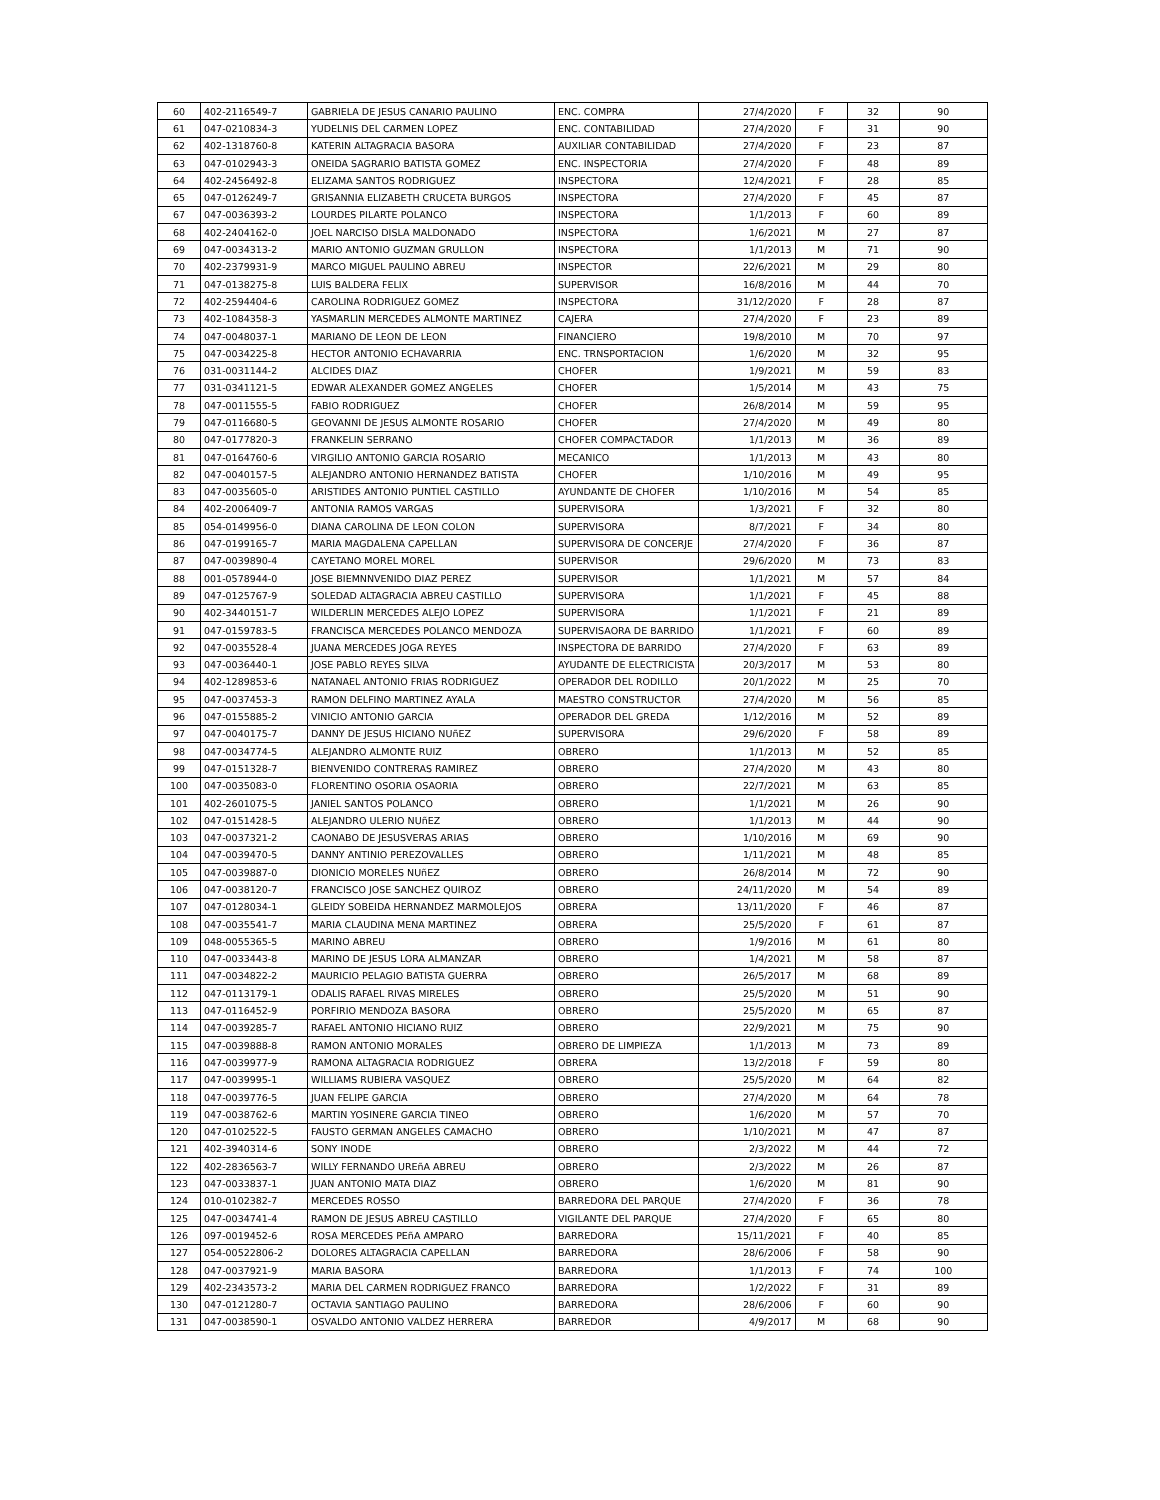| 60 | 402-2116549-7 | GABRIELA DE JESUS CANARIO PAULINO | ENC. COMPRA | 27/4/2020 | F | 32 | 90 |
| 61 | 047-0210834-3 | YUDELNIS DEL CARMEN LOPEZ | ENC. CONTABILIDAD | 27/4/2020 | F | 31 | 90 |
| 62 | 402-1318760-8 | KATERIN ALTAGRACIA BASORA | AUXILIAR CONTABILIDAD | 27/4/2020 | F | 23 | 87 |
| 63 | 047-0102943-3 | ONEIDA SAGRARIO BATISTA GOMEZ | ENC. INSPECTORIA | 27/4/2020 | F | 48 | 89 |
| 64 | 402-2456492-8 | ELIZAMA SANTOS RODRIGUEZ | INSPECTORA | 12/4/2021 | F | 28 | 85 |
| 65 | 047-0126249-7 | GRISANNIA ELIZABETH CRUCETA BURGOS | INSPECTORA | 27/4/2020 | F | 45 | 87 |
| 67 | 047-0036393-2 | LOURDES PILARTE POLANCO | INSPECTORA | 1/1/2013 | F | 60 | 89 |
| 68 | 402-2404162-0 | JOEL NARCISO DISLA MALDONADO | INSPECTORA | 1/6/2021 | M | 27 | 87 |
| 69 | 047-0034313-2 | MARIO ANTONIO GUZMAN GRULLON | INSPECTORA | 1/1/2013 | M | 71 | 90 |
| 70 | 402-2379931-9 | MARCO MIGUEL PAULINO ABREU | INSPECTOR | 22/6/2021 | M | 29 | 80 |
| 71 | 047-0138275-8 | LUIS BALDERA FELIX | SUPERVISOR | 16/8/2016 | M | 44 | 70 |
| 72 | 402-2594404-6 | CAROLINA RODRIGUEZ GOMEZ | INSPECTORA | 31/12/2020 | F | 28 | 87 |
| 73 | 402-1084358-3 | YASMARLIN MERCEDES ALMONTE MARTINEZ | CAJERA | 27/4/2020 | F | 23 | 89 |
| 74 | 047-0048037-1 | MARIANO DE LEON DE LEON | FINANCIERO | 19/8/2010 | M | 70 | 97 |
| 75 | 047-0034225-8 | HECTOR ANTONIO ECHAVARRIA | ENC. TRNSPORTACION | 1/6/2020 | M | 32 | 95 |
| 76 | 031-0031144-2 | ALCIDES DIAZ | CHOFER | 1/9/2021 | M | 59 | 83 |
| 77 | 031-0341121-5 | EDWAR ALEXANDER GOMEZ ANGELES | CHOFER | 1/5/2014 | M | 43 | 75 |
| 78 | 047-0011555-5 | FABIO RODRIGUEZ | CHOFER | 26/8/2014 | M | 59 | 95 |
| 79 | 047-0116680-5 | GEOVANNI DE JESUS ALMONTE ROSARIO | CHOFER | 27/4/2020 | M | 49 | 80 |
| 80 | 047-0177820-3 | FRANKELIN SERRANO | CHOFER COMPACTADOR | 1/1/2013 | M | 36 | 89 |
| 81 | 047-0164760-6 | VIRGILIO ANTONIO GARCIA ROSARIO | MECANICO | 1/1/2013 | M | 43 | 80 |
| 82 | 047-0040157-5 | ALEJANDRO ANTONIO HERNANDEZ BATISTA | CHOFER | 1/10/2016 | M | 49 | 95 |
| 83 | 047-0035605-0 | ARISTIDES ANTONIO PUNTIEL CASTILLO | AYUNDANTE DE CHOFER | 1/10/2016 | M | 54 | 85 |
| 84 | 402-2006409-7 | ANTONIA RAMOS VARGAS | SUPERVISORA | 1/3/2021 | F | 32 | 80 |
| 85 | 054-0149956-0 | DIANA CAROLINA DE LEON COLON | SUPERVISORA | 8/7/2021 | F | 34 | 80 |
| 86 | 047-0199165-7 | MARIA MAGDALENA CAPELLAN | SUPERVISORA DE CONCERJE | 27/4/2020 | F | 36 | 87 |
| 87 | 047-0039890-4 | CAYETANO MOREL MOREL | SUPERVISOR | 29/6/2020 | M | 73 | 83 |
| 88 | 001-0578944-0 | JOSE BIEMNNVENIDO DIAZ PEREZ | SUPERVISOR | 1/1/2021 | M | 57 | 84 |
| 89 | 047-0125767-9 | SOLEDAD ALTAGRACIA ABREU CASTILLO | SUPERVISORA | 1/1/2021 | F | 45 | 88 |
| 90 | 402-3440151-7 | WILDERLIN MERCEDES ALEJO LOPEZ | SUPERVISORA | 1/1/2021 | F | 21 | 89 |
| 91 | 047-0159783-5 | FRANCISCA MERCEDES POLANCO MENDOZA | SUPERVISAORA DE BARRIDO | 1/1/2021 | F | 60 | 89 |
| 92 | 047-0035528-4 | JUANA MERCEDES JOGA REYES | INSPECTORA DE BARRIDO | 27/4/2020 | F | 63 | 89 |
| 93 | 047-0036440-1 | JOSE PABLO REYES SILVA | AYUDANTE DE ELECTRICISTA | 20/3/2017 | M | 53 | 80 |
| 94 | 402-1289853-6 | NATANAEL ANTONIO FRIAS RODRIGUEZ | OPERADOR DEL RODILLO | 20/1/2022 | M | 25 | 70 |
| 95 | 047-0037453-3 | RAMON DELFINO MARTINEZ AYALA | MAESTRO CONSTRUCTOR | 27/4/2020 | M | 56 | 85 |
| 96 | 047-0155885-2 | VINICIO ANTONIO GARCIA | OPERADOR DEL GREDA | 1/12/2016 | M | 52 | 89 |
| 97 | 047-0040175-7 | DANNY DE JESUS HICIANO NUñEZ | SUPERVISORA | 29/6/2020 | F | 58 | 89 |
| 98 | 047-0034774-5 | ALEJANDRO ALMONTE RUIZ | OBRERO | 1/1/2013 | M | 52 | 85 |
| 99 | 047-0151328-7 | BIENVENIDO CONTRERAS RAMIREZ | OBRERO | 27/4/2020 | M | 43 | 80 |
| 100 | 047-0035083-0 | FLORENTINO OSORIA OSAORIA | OBRERO | 22/7/2021 | M | 63 | 85 |
| 101 | 402-2601075-5 | JANIEL SANTOS POLANCO | OBRERO | 1/1/2021 | M | 26 | 90 |
| 102 | 047-0151428-5 | ALEJANDRO ULERIO NUñEZ | OBRERO | 1/1/2013 | M | 44 | 90 |
| 103 | 047-0037321-2 | CAONABO DE JESUSVERAS ARIAS | OBRERO | 1/10/2016 | M | 69 | 90 |
| 104 | 047-0039470-5 | DANNY ANTINIO PEREZOVALLES | OBRERO | 1/11/2021 | M | 48 | 85 |
| 105 | 047-0039887-0 | DIONICIO MORELES NUñEZ | OBRERO | 26/8/2014 | M | 72 | 90 |
| 106 | 047-0038120-7 | FRANCISCO JOSE SANCHEZ QUIROZ | OBRERO | 24/11/2020 | M | 54 | 89 |
| 107 | 047-0128034-1 | GLEIDY SOBEIDA HERNANDEZ MARMOLEJOS | OBRERA | 13/11/2020 | F | 46 | 87 |
| 108 | 047-0035541-7 | MARIA CLAUDINA MENA MARTINEZ | OBRERA | 25/5/2020 | F | 61 | 87 |
| 109 | 048-0055365-5 | MARINO ABREU | OBRERO | 1/9/2016 | M | 61 | 80 |
| 110 | 047-0033443-8 | MARINO DE JESUS LORA ALMANZAR | OBRERO | 1/4/2021 | M | 58 | 87 |
| 111 | 047-0034822-2 | MAURICIO PELAGIO BATISTA GUERRA | OBRERO | 26/5/2017 | M | 68 | 89 |
| 112 | 047-0113179-1 | ODALIS RAFAEL RIVAS MIRELES | OBRERO | 25/5/2020 | M | 51 | 90 |
| 113 | 047-0116452-9 | PORFIRIO MENDOZA BASORA | OBRERO | 25/5/2020 | M | 65 | 87 |
| 114 | 047-0039285-7 | RAFAEL ANTONIO HICIANO RUIZ | OBRERO | 22/9/2021 | M | 75 | 90 |
| 115 | 047-0039888-8 | RAMON ANTONIO MORALES | OBRERO DE LIMPIEZA | 1/1/2013 | M | 73 | 89 |
| 116 | 047-0039977-9 | RAMONA ALTAGRACIA RODRIGUEZ | OBRERA | 13/2/2018 | F | 59 | 80 |
| 117 | 047-0039995-1 | WILLIAMS RUBIERA VASQUEZ | OBRERO | 25/5/2020 | M | 64 | 82 |
| 118 | 047-0039776-5 | JUAN FELIPE GARCIA | OBRERO | 27/4/2020 | M | 64 | 78 |
| 119 | 047-0038762-6 | MARTIN YOSINERE GARCIA TINEO | OBRERO | 1/6/2020 | M | 57 | 70 |
| 120 | 047-0102522-5 | FAUSTO GERMAN ANGELES CAMACHO | OBRERO | 1/10/2021 | M | 47 | 87 |
| 121 | 402-3940314-6 | SONY INODE | OBRERO | 2/3/2022 | M | 44 | 72 |
| 122 | 402-2836563-7 | WILLY FERNANDO UREñA ABREU | OBRERO | 2/3/2022 | M | 26 | 87 |
| 123 | 047-0033837-1 | JUAN ANTONIO MATA DIAZ | OBRERO | 1/6/2020 | M | 81 | 90 |
| 124 | 010-0102382-7 | MERCEDES ROSSO | BARREDORA DEL PARQUE | 27/4/2020 | F | 36 | 78 |
| 125 | 047-0034741-4 | RAMON DE JESUS ABREU CASTILLO | VIGILANTE DEL PARQUE | 27/4/2020 | F | 65 | 80 |
| 126 | 097-0019452-6 | ROSA MERCEDES PEñA AMPARO | BARREDORA | 15/11/2021 | F | 40 | 85 |
| 127 | 054-00522806-2 | DOLORES ALTAGRACIA CAPELLAN | BARREDORA | 28/6/2006 | F | 58 | 90 |
| 128 | 047-0037921-9 | MARIA BASORA | BARREDORA | 1/1/2013 | F | 74 | 100 |
| 129 | 402-2343573-2 | MARIA DEL CARMEN RODRIGUEZ FRANCO | BARREDORA | 1/2/2022 | F | 31 | 89 |
| 130 | 047-0121280-7 | OCTAVIA SANTIAGO PAULINO | BARREDORA | 28/6/2006 | F | 60 | 90 |
| 131 | 047-0038590-1 | OSVALDO ANTONIO VALDEZ HERRERA | BARREDOR | 4/9/2017 | M | 68 | 90 |